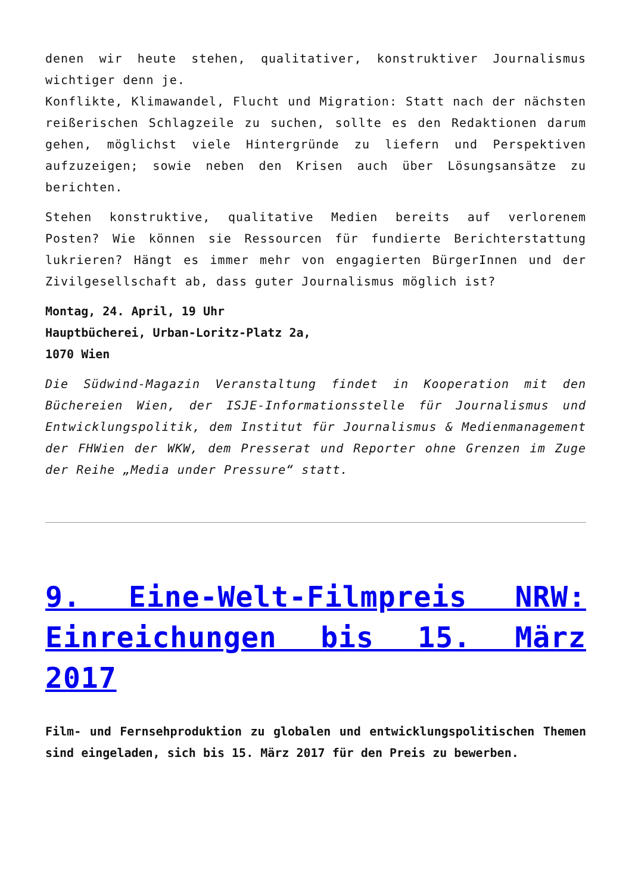denen wir heute stehen, qualitativer, konstruktiver Journalismus wichtiger denn je.
Konflikte, Klimawandel, Flucht und Migration: Statt nach der nächsten reißerischen Schlagzeile zu suchen, sollte es den Redaktionen darum gehen, möglichst viele Hintergründe zu liefern und Perspektiven aufzuzeigen; sowie neben den Krisen auch über Lösungsansätze zu berichten.
Stehen konstruktive, qualitative Medien bereits auf verlorenem Posten? Wie können sie Ressourcen für fundierte Berichterstattung lukrieren? Hängt es immer mehr von engagierten BürgerInnen und der Zivilgesellschaft ab, dass guter Journalismus möglich ist?
Montag, 24. April, 19 Uhr
Hauptbücherei, Urban-Loritz-Platz 2a,
1070 Wien
Die Südwind-Magazin Veranstaltung findet in Kooperation mit den Büchereien Wien, der ISJE-Informationsstelle für Journalismus und Entwicklungspolitik, dem Institut für Journalismus & Medienmanagement der FHWien der WKW, dem Presserat und Reporter ohne Grenzen im Zuge der Reihe „Media under Pressure“ statt.
9. Eine-Welt-Filmpreis NRW: Einreichungen bis 15. März 2017
Film- und Fernsehproduktion zu globalen und entwicklungspolitischen Themen sind eingeladen, sich bis 15. März 2017 für den Preis zu bewerben.